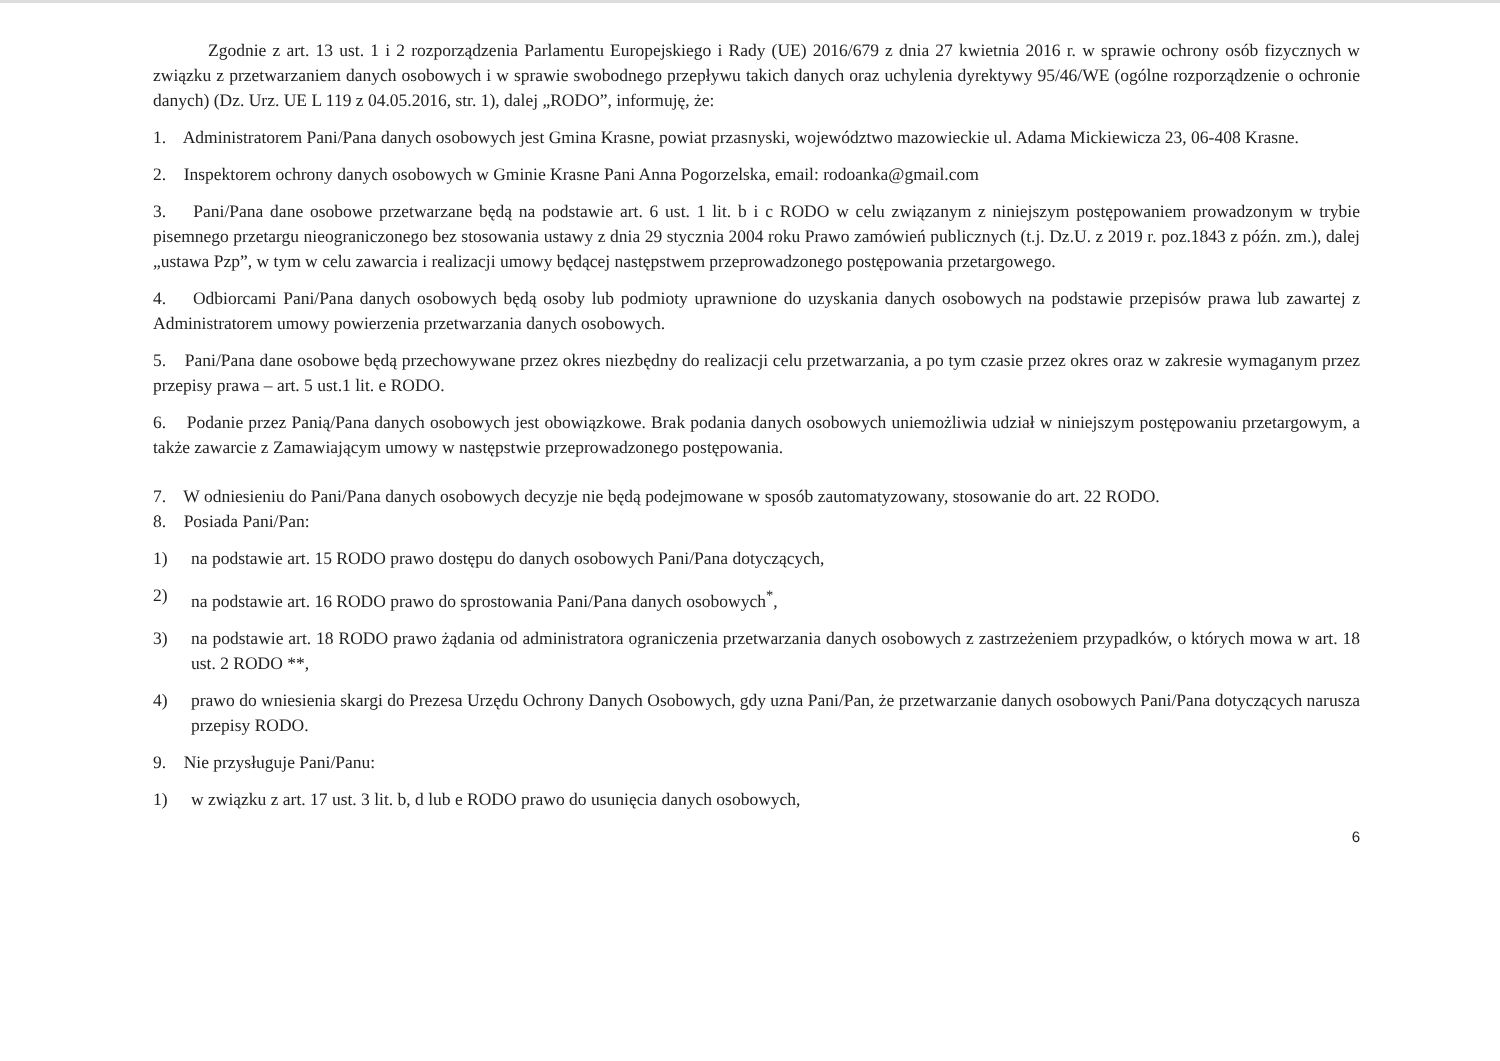Zgodnie z art. 13 ust. 1 i 2 rozporządzenia Parlamentu Europejskiego i Rady (UE) 2016/679 z dnia 27 kwietnia 2016 r. w sprawie ochrony osób fizycznych w związku z przetwarzaniem danych osobowych i w sprawie swobodnego przepływu takich danych oraz uchylenia dyrektywy 95/46/WE (ogólne rozporządzenie o ochronie danych) (Dz. Urz. UE L 119 z 04.05.2016, str. 1), dalej „RODO”, informuję, że:
1. Administratorem Pani/Pana danych osobowych jest Gmina Krasne, powiat przasnyski, województwo mazowieckie ul. Adama Mickiewicza 23, 06-408 Krasne.
2. Inspektorem ochrony danych osobowych w Gminie Krasne Pani Anna Pogorzelska, email: rodoanka@gmail.com
3. Pani/Pana dane osobowe przetwarzane będą na podstawie art. 6 ust. 1 lit. b i c RODO w celu związanym z niniejszym postępowaniem prowadzonym w trybie pisemnego przetargu nieograniczonego bez stosowania ustawy z dnia 29 stycznia 2004 roku Prawo zamówień publicznych (t.j. Dz.U. z 2019 r. poz.1843 z późn. zm.), dalej „ustawa Pzp”, w tym w celu zawarcia i realizacji umowy będącej następstwem przeprowadzonego postępowania przetargowego.
4. Odbiorcami Pani/Pana danych osobowych będą osoby lub podmioty uprawnione do uzyskania danych osobowych na podstawie przepisów prawa lub zawartej z Administratorem umowy powierzenia przetwarzania danych osobowych.
5. Pani/Pana dane osobowe będą przechowywane przez okres niezbędny do realizacji celu przetwarzania, a po tym czasie przez okres oraz w zakresie wymaganym przez przepisy prawa – art. 5 ust.1 lit. e RODO.
6. Podanie przez Panią/Pana danych osobowych jest obowiązkowe. Brak podania danych osobowych uniemożliwia udział w niniejszym postępowaniu przetargowym, a także zawarcie z Zamawiającym umowy w następstwie przeprowadzonego postępowania.
7. W odniesieniu do Pani/Pana danych osobowych decyzje nie będą podejmowane w sposób zautomatyzowany, stosowanie do art. 22 RODO.
8. Posiada Pani/Pan:
1) na podstawie art. 15 RODO prawo dostępu do danych osobowych Pani/Pana dotyczących,
2) na podstawie art. 16 RODO prawo do sprostowania Pani/Pana danych osobowych<sup>*</sup>,
3) na podstawie art. 18 RODO prawo żądania od administratora ograniczenia przetwarzania danych osobowych z zastrzeżeniem przypadków, o których mowa w art. 18 ust. 2 RODO **,
4) prawo do wniesienia skargi do Prezesa Urzędu Ochrony Danych Osobowych, gdy uzna Pani/Pan, że przetwarzanie danych osobowych Pani/Pana dotyczących narusza przepisy RODO.
9. Nie przysługuje Pani/Panu:
1) w związku z art. 17 ust. 3 lit. b, d lub e RODO prawo do usunięcia danych osobowych,
6